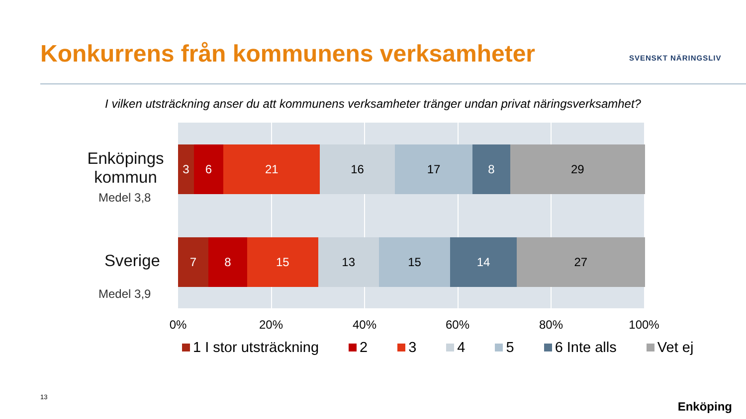Konkurrens från kommunens verksamheter
SVENSKT NÄRINGSLIV
I vilken utsträckning anser du att kommunens verksamheter tränger undan privat näringsverksamhet?
3 6 21 16 17 8 29
7 8 15 13 15 14 27
Enköpings kommun
Medel 3,8
Sverige
Medel 3,9
0% 20% 40% 60% 80% 100%
1 I stor utsträckning 2 3 4 5 6 Inte alls Vet ej
13
Enköping